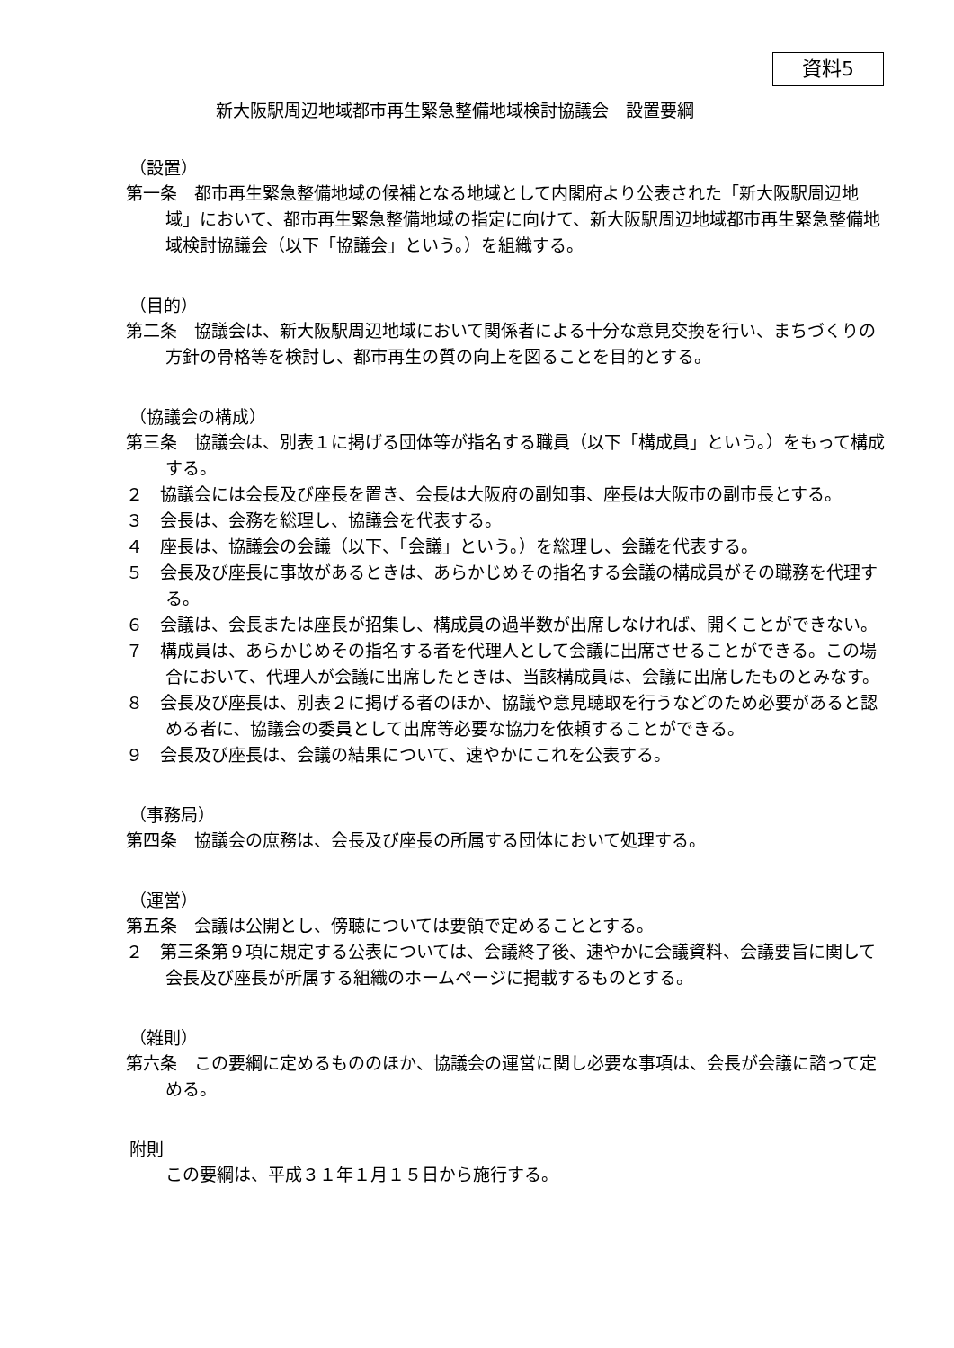資料5
新大阪駅周辺地域都市再生緊急整備地域検討協議会　設置要綱
（設置）
第一条　都市再生緊急整備地域の候補となる地域として内閣府より公表された「新大阪駅周辺地域」において、都市再生緊急整備地域の指定に向けて、新大阪駅周辺地域都市再生緊急整備地域検討協議会（以下「協議会」という。）を組織する。
（目的）
第二条　協議会は、新大阪駅周辺地域において関係者による十分な意見交換を行い、まちづくりの方針の骨格等を検討し、都市再生の質の向上を図ることを目的とする。
（協議会の構成）
第三条　協議会は、別表１に掲げる団体等が指名する職員（以下「構成員」という。）をもって構成する。
２　協議会には会長及び座長を置き、会長は大阪府の副知事、座長は大阪市の副市長とする。
３　会長は、会務を総理し、協議会を代表する。
４　座長は、協議会の会議（以下、「会議」という。）を総理し、会議を代表する。
５　会長及び座長に事故があるときは、あらかじめその指名する会議の構成員がその職務を代理する。
６　会議は、会長または座長が招集し、構成員の過半数が出席しなければ、開くことができない。
７　構成員は、あらかじめその指名する者を代理人として会議に出席させることができる。この場合において、代理人が会議に出席したときは、当該構成員は、会議に出席したものとみなす。
８　会長及び座長は、別表２に掲げる者のほか、協議や意見聴取を行うなどのため必要があると認める者に、協議会の委員として出席等必要な協力を依頼することができる。
９　会長及び座長は、会議の結果について、速やかにこれを公表する。
（事務局）
第四条　協議会の庶務は、会長及び座長の所属する団体において処理する。
（運営）
第五条　会議は公開とし、傍聴については要領で定めることとする。
２　第三条第９項に規定する公表については、会議終了後、速やかに会議資料、会議要旨に関して会長及び座長が所属する組織のホームページに掲載するものとする。
（雑則）
第六条　この要綱に定めるもののほか、協議会の運営に関し必要な事項は、会長が会議に諮って定める。
附則
この要綱は、平成３１年１月１５日から施行する。